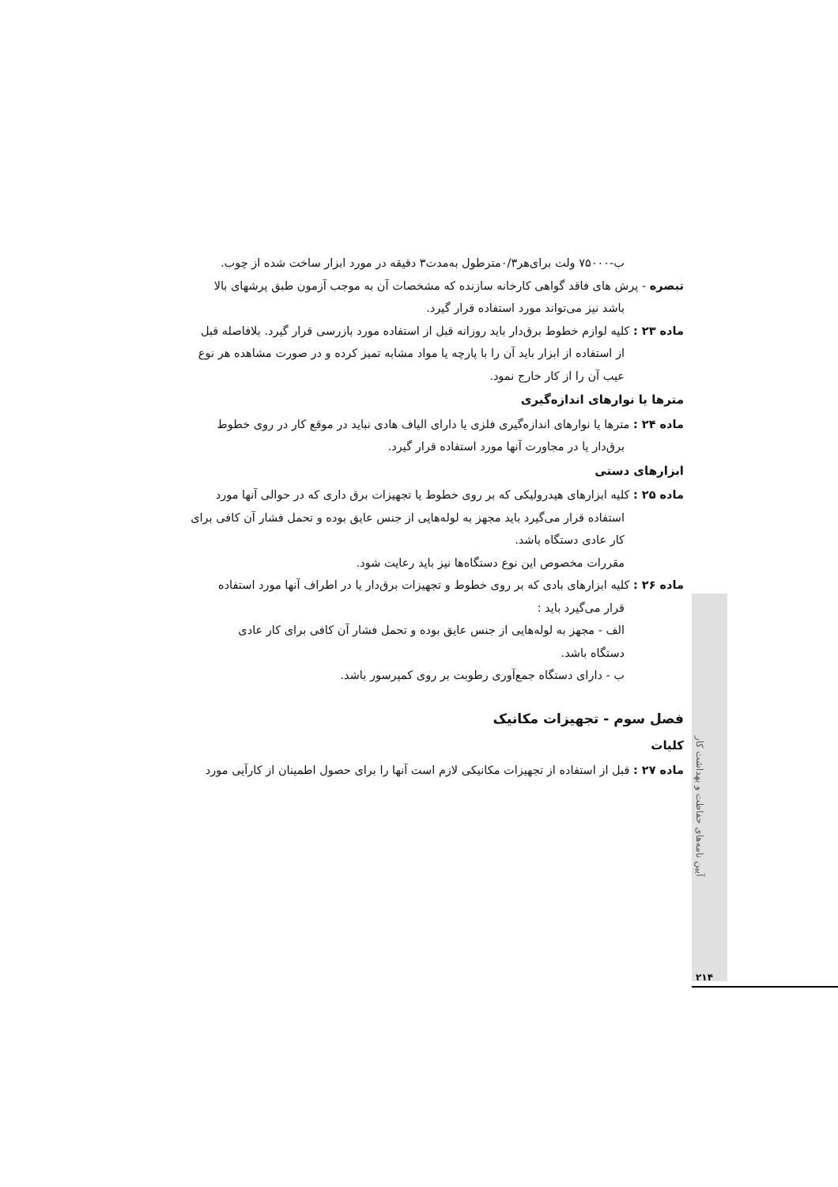آیین نامه‌های حفاظت و بهداشت کار
ب-۷۵۰۰۰ ولت برای‌هر۰/۳مترطول به‌مدت۳ دقیقه در مورد ابزار ساخت شده از چوب.
تبصره - پرش های فاقد گواهی کارخانه سازنده که مشخصات آن به موجب آزمون طبق پرشهای بالا
باشد نیز می‌تواند مورد استفاده قرار گیرد.
ماده ۲۳ : کلیه لوازم خطوط برق‌دار باید روزانه قبل از استفاده مورد بازرسی قرار گیرد. بلافاصله قبل
از استفاده از ابزار باید آن را با پارچه یا مواد مشابه تمیز کرده و در صورت مشاهده هر نوع
عیب آن را از کار خارج نمود.
مترها یا نوارهای اندازه‌گیری
ماده ۲۴ : مترها یا نوارهای اندازه‌گیری فلزی یا دارای الیاف هادی نباید در موقع کار در روی خطوط
برق‌دار یا در مجاورت آنها مورد استفاده قرار گیرد.
ابزارهای دستی
ماده ۲۵ : کلیه ابزارهای هیدرولیکی که بر روی خطوط یا تجهیزات برق داری که در حوالی آنها مورد
استفاده قرار می‌گیرد باید مجهز به لوله‌هایی از جنس عایق بوده و تحمل فشار آن کافی برای
کار عادی دستگاه باشد.
مقررات مخصوص این نوع دستگاه‌ها نیز باید رعایت شود.
ماده ۲۶ : کلیه ابزارهای بادی که بر روی خطوط و تجهیزات برق‌دار یا در اطراف آنها مورد استفاده
قرار می‌گیرد باید :
الف - مجهز به لوله‌هایی از جنس عایق بوده و تحمل فشار آن کافی برای کار عادی
دستگاه باشد.
ب - دارای دستگاه جمع‌آوری رطوبت بر روی کمپرسور باشد.
فصل سوم - تجهیزات مکانیک
کلیات
ماده ۲۷ : قبل از استفاده از تجهیزات مکانیکی لازم است آنها را برای حصول اطمینان از کارآیی مورد
۲۱۴